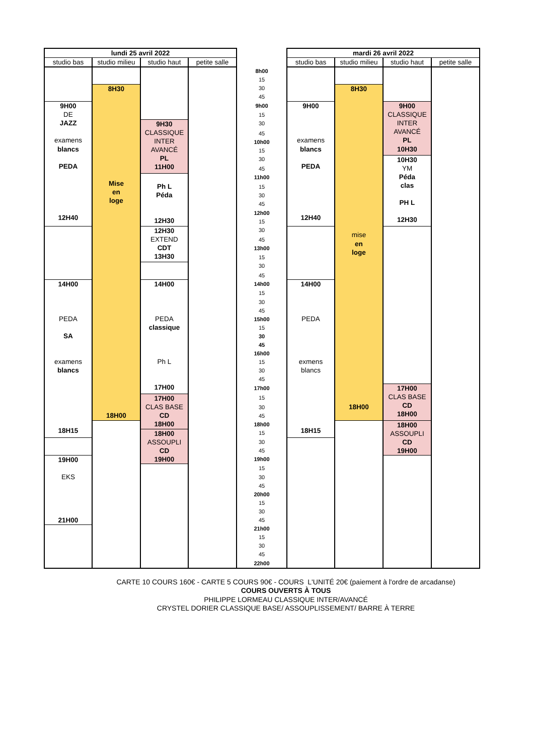| lundi 25 avril 2022 | | | | | mardi 26 avril 2022 | | | |
| studio bas | studio milieu | studio haut | petite salle | | studio bas | studio milieu | studio haut | petite salle |
| | | | | 8h00 | | | | |
| | | | | 15 | | | | |
| | 8H30 Mise en loge 18H00 | | | 30 | | 8H30 mise en loge 18H00 | | |
| | | | | 45 | | | | |
| 9H00 DE JAZZ examens blancs PEDA 12H40 | | | | 9h00 | 9H00 examens blancs PEDA 12H40 | | 9H00 CLASSIQUE INTER AVANCÉ PL 10H30 | |
| | | | | 15 | | | | |
| | | 9H30 CLASSIQUE INTER AVANCÉ PL 11H00 | | 30 | | | | |
| | | | | 45 | | | | |
| | | | | 10h00 | | | | |
| | | | | 15 | | | | |
| | | | | 30 | | | 10H30 YM Péda clas PH L 12H30 | |
| | | | | 45 | | | | |
| | | Ph L Péda 12H30 | | 11h00 | | | | |
| | | | | 15 | | | | |
| | | | | 30 | | | | |
| | | | | 45 | | | | |
| | | | | 12h00 | | | | |
| | | | | 15 | | | | |
| | | 12H30 EXTEND CDT 13H30 | | 30 | | | | |
| | | | | 45 | | | | |
| | | | | 13h00 | | | | |
| | | | | 15 | | | | |
| | | | | 30 | | | | |
| | | | | 45 | | | | |
| 14H00 PEDA SA examens blancs 18H15 | | 14H00 PEDA classique Ph L 17H00 | | 14h00 | 14H00 PEDA exmens blancs 18H15 | | | |
| | | | | 15 | | | | |
| | | | | 30 | | | | |
| | | | | 45 | | | | |
| | | | | 15h00 | | | | |
| | | | | 15 | | | | |
| | | | | 30 | | | | |
| | | | | 45 | | | | |
| | | | | 16h00 | | | | |
| | | | | 15 | | | | |
| | | | | 30 | | | | |
| | | | | 45 | | | | |
| | | | | 17h00 | | | 17H00 CLAS BASE CD 18H00 | |
| | | 17H00 CLAS BASE CD 18H00 | | 15 | | | | |
| | | | | 30 | | | | |
| | | | | 45 | | | | |
| | | | | 18h00 | | | 18H00 ASSOUPLI CD 19H00 | |
| | | 18H00 ASSOUPLI CD 19H00 | | 15 | | | | |
| | | | | 30 | | | | |
| | | | | 45 | | | | |
| 19H00 EKS 21H00 | | | | 19h00 | | | | |
| | | | | 15 | | | | |
| | | | | 30 | | | | |
| | | | | 45 | | | | |
| | | | | 20h00 | | | | |
| | | | | 15 | | | | |
| | | | | 30 | | | | |
| | | | | 45 | | | | |
| | | | | 21h00 | | | | |
| | | | | 15 | | | | |
| | | | | 30 | | | | |
| | | | | 45 | | | | |
| | | | | 22h00 | | | | |
CARTE 10 COURS 160€ - CARTE 5 COURS 90€ - COURS L'UNITÉ 20€ (paiement à l'ordre de arcadanse)
COURS OUVERTS À TOUS
PHILIPPE LORMEAU CLASSIQUE INTER/AVANCÉ
CRYSTEL DORIER CLASSIQUE BASE/ ASSOUPLISSEMENT/ BARRE À TERRE